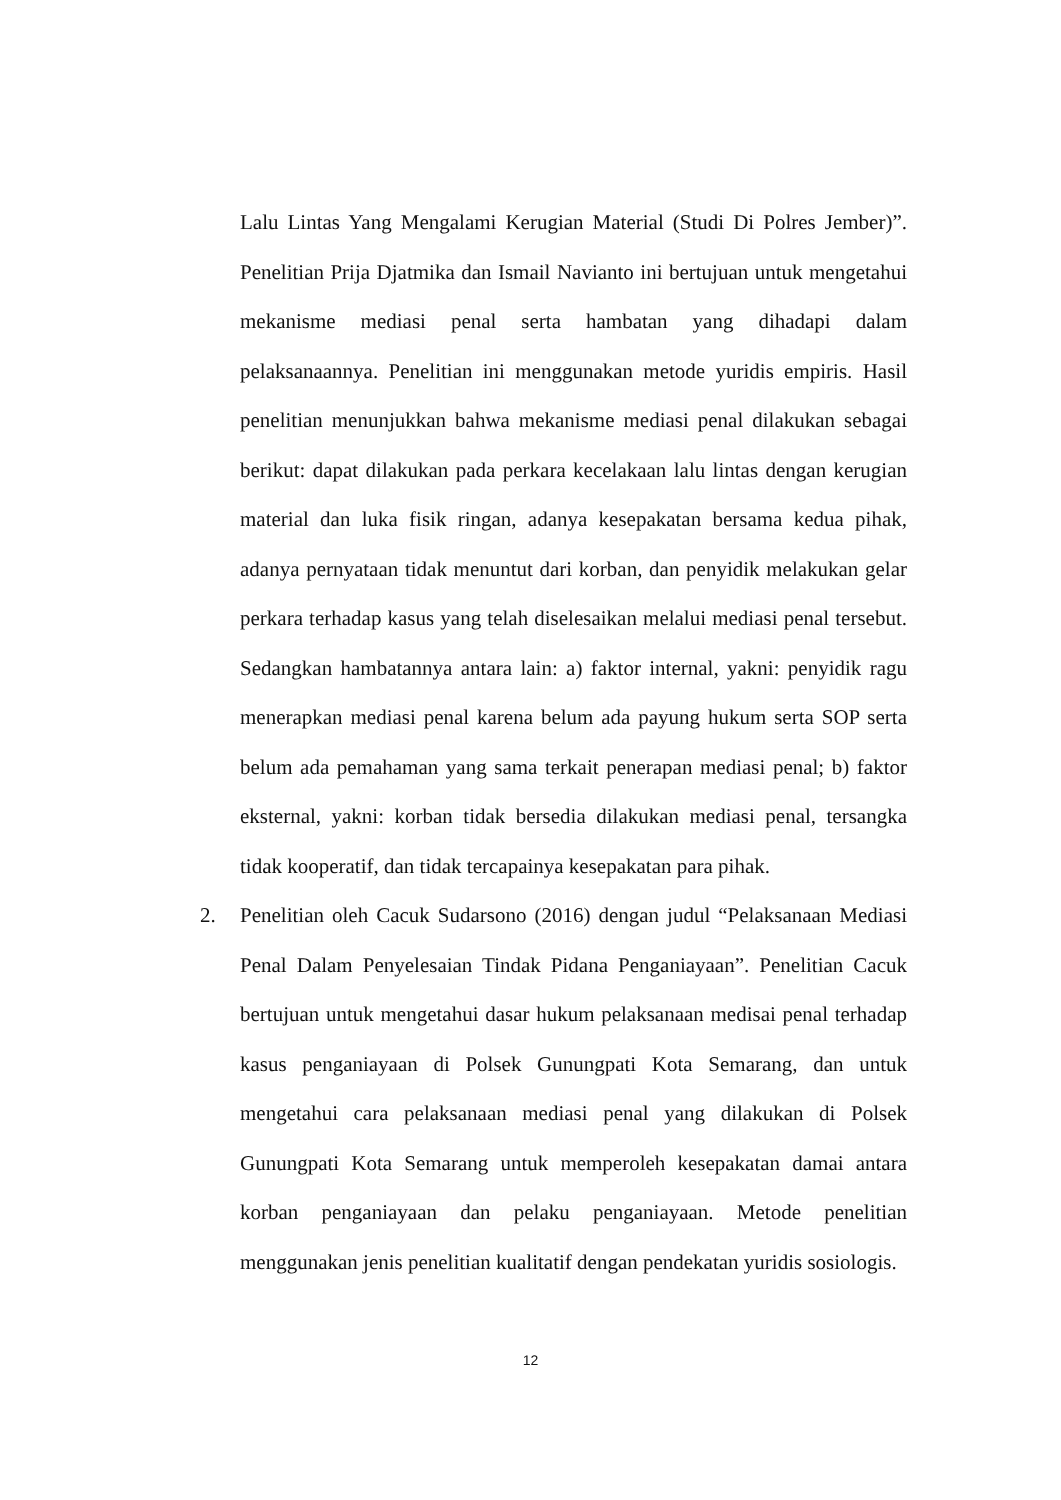Lalu Lintas Yang Mengalami Kerugian Material (Studi Di Polres Jember)”. Penelitian Prija Djatmika dan Ismail Navianto ini bertujuan untuk mengetahui mekanisme mediasi penal serta hambatan yang dihadapi dalam pelaksanaannya. Penelitian ini menggunakan metode yuridis empiris. Hasil penelitian menunjukkan bahwa mekanisme mediasi penal dilakukan sebagai berikut: dapat dilakukan pada perkara kecelakaan lalu lintas dengan kerugian material dan luka fisik ringan, adanya kesepakatan bersama kedua pihak, adanya pernyataan tidak menuntut dari korban, dan penyidik melakukan gelar perkara terhadap kasus yang telah diselesaikan melalui mediasi penal tersebut. Sedangkan hambatannya antara lain: a) faktor internal, yakni: penyidik ragu menerapkan mediasi penal karena belum ada payung hukum serta SOP serta belum ada pemahaman yang sama terkait penerapan mediasi penal; b) faktor eksternal, yakni: korban tidak bersedia dilakukan mediasi penal, tersangka tidak kooperatif, dan tidak tercapainya kesepakatan para pihak.
2. Penelitian oleh Cacuk Sudarsono (2016) dengan judul “Pelaksanaan Mediasi Penal Dalam Penyelesaian Tindak Pidana Penganiayaan”. Penelitian Cacuk bertujuan untuk mengetahui dasar hukum pelaksanaan medisai penal terhadap kasus penganiayaan di Polsek Gunungpati Kota Semarang, dan untuk mengetahui cara pelaksanaan mediasi penal yang dilakukan di Polsek Gunungpati Kota Semarang untuk memperoleh kesepakatan damai antara korban penganiayaan dan pelaku penganiayaan. Metode penelitian menggunakan jenis penelitian kualitatif dengan pendekatan yuridis sosiologis.
12